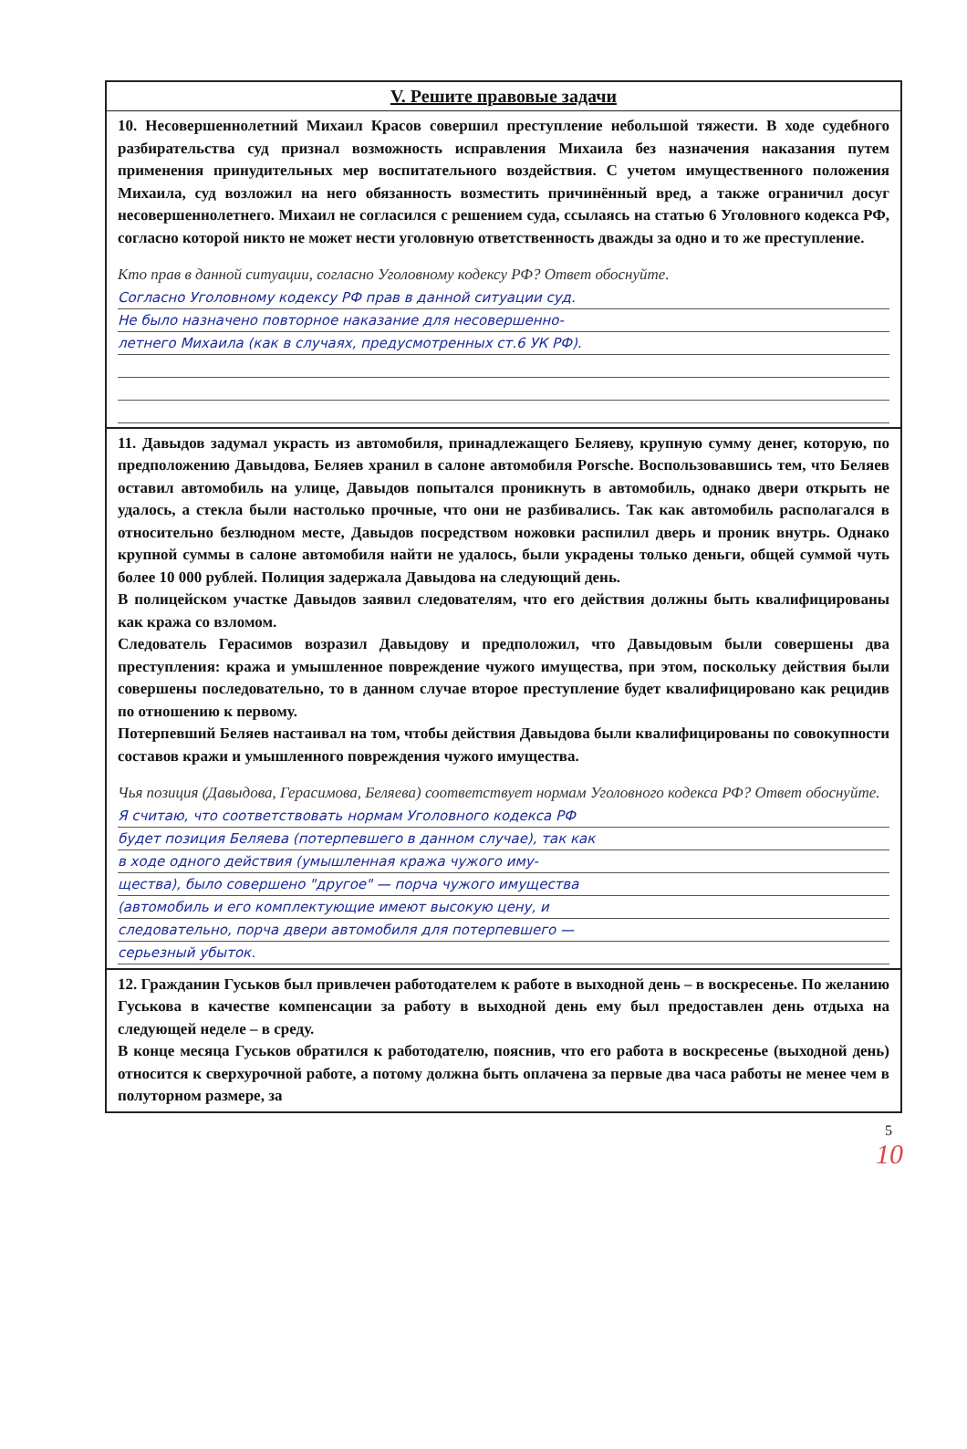V. Решите правовые задачи
10. Несовершеннолетний Михаил Красов совершил преступление небольшой тяжести. В ходе судебного разбирательства суд признал возможность исправления Михаила без назначения наказания путем применения принудительных мер воспитательного воздействия. С учетом имущественного положения Михаила, суд возложил на него обязанность возместить причинённый вред, а также ограничил досуг несовершеннолетнего. Михаил не согласился с решением суда, ссылаясь на статью 6 Уголовного кодекса РФ, согласно которой никто не может нести уголовную ответственность дважды за одно и то же преступление.
Кто прав в данной ситуации, согласно Уголовному кодексу РФ? Ответ обоснуйте.
Согласно Уголовному кодексу РФ прав в данной ситуации суд.
Не было назначено повторное наказание для несовершенно-
летнего Михаила (как в случаях, предусмотренных ст.6 УК РФ).
11. Давыдов задумал украсть из автомобиля, принадлежащего Беляеву, крупную сумму денег, которую, по предположению Давыдова, Беляев хранил в салоне автомобиля Porsche. Воспользовавшись тем, что Беляев оставил автомобиль на улице, Давыдов попытался проникнуть в автомобиль, однако двери открыть не удалось, а стекла были настолько прочные, что они не разбивались. Так как автомобиль располагался в относительно безлюдном месте, Давыдов посредством ножовки распилил дверь и проник внутрь. Однако крупной суммы в салоне автомобиля найти не удалось, были украдены только деньги, общей суммой чуть более 10 000 рублей. Полиция задержала Давыдова на следующий день.
В полицейском участке Давыдов заявил следователям, что его действия должны быть квалифицированы как кража со взломом.
Следователь Герасимов возразил Давыдову и предположил, что Давыдовым были совершены два преступления: кража и умышленное повреждение чужого имущества, при этом, поскольку действия были совершены последовательно, то в данном случае второе преступление будет квалифицировано как рецидив по отношению к первому.
Потерпевший Беляев настаивал на том, чтобы действия Давыдова были квалифицированы по совокупности составов кражи и умышленного повреждения чужого имущества.
Чья позиция (Давыдова, Герасимова, Беляева) соответствует нормам Уголовного кодекса РФ? Ответ обоснуйте.
Я считаю, что соответствовать нормам Уголовного кодекса РФ
будет позиция Беляева (потерпевшего в данном случае), так как
в ходе одного действия (умышленная кража чужого иму-
щества), было совершено "другое" — порча чужого имущества
(автомобиль и его комплектующие имеют высокую цену, и
следовательно, порча двери автомобиля для потерпевшего —
серьезный убыток.
12. Гражданин Гуськов был привлечен работодателем к работе в выходной день – в воскресенье. По желанию Гуськова в качестве компенсации за работу в выходной день ему был предоставлен день отдыха на следующей неделе – в среду.
В конце месяца Гуськов обратился к работодателю, пояснив, что его работа в воскресенье (выходной день) относится к сверхурочной работе, а потому должна быть оплачена за первые два часа работы не менее чем в полуторном размере, за
5
10